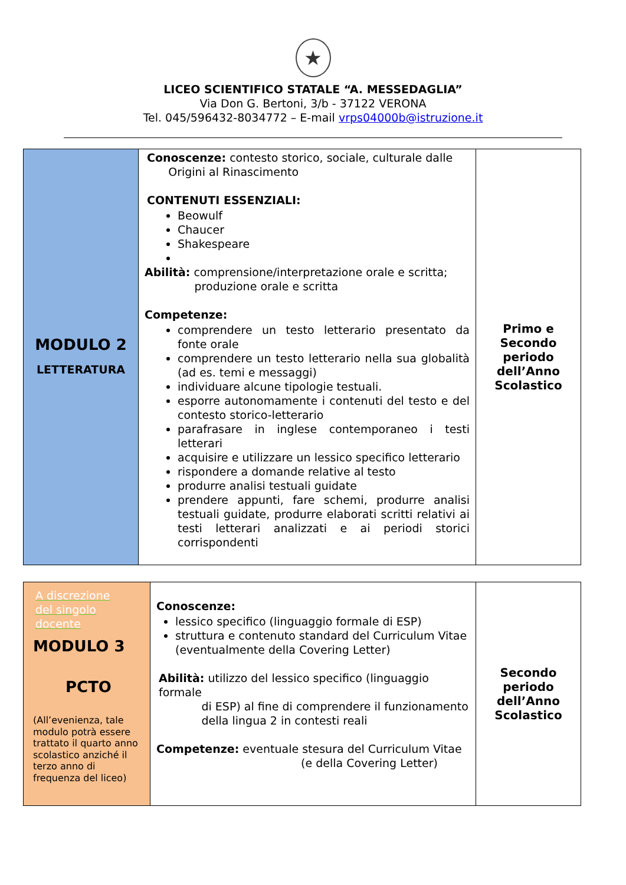★
LICEO SCIENTIFICO STATALE “A. MESSEDAGLIA”
Via Don G. Bertoni, 3/b - 37122 VERONA
Tel. 045/596432-8034772 – E-mail vrps04000b@istruzione.it
| MODULO 2 LETTERATURA | Conoscenze: contesto storico, sociale, culturale dalle Origini al Rinascimento CONTENUTI ESSENZIALI: Beowulf Chaucer Shakespeare Abilità: comprensione/interpretazione orale e scritta; produzione orale e scritta Competenze: comprendere un testo letterario presentato da fonte orale comprendere un testo letterario nella sua globalità (ad es. temi e messaggi) individuare alcune tipologie testuali. esporre autonomamente i contenuti del testo e del contesto storico-letterario parafrasare in inglese contemporaneo i testi letterari acquisire e utilizzare un lessico specifico letterario rispondere a domande relative al testo produrre analisi testuali guidate prendere appunti, fare schemi, produrre analisi testuali guidate, produrre elaborati scritti relativi ai testi letterari analizzati e ai periodi storici corrispondenti | Primo e Secondo periodo dell’Anno Scolastico |
| A discrezione del singolo docente MODULO 3 PCTO (All’evenienza, tale modulo potrà essere trattato il quarto anno scolastico anziché il terzo anno di frequenza del liceo) | Conoscenze: lessico specifico (linguaggio formale di ESP) struttura e contenuto standard del Curriculum Vitae (eventualmente della Covering Letter) Abilità: utilizzo del lessico specifico (linguaggio formale di ESP) al fine di comprendere il funzionamento della lingua 2 in contesti reali Competenze: eventuale stesura del Curriculum Vitae (e della Covering Letter) | Secondo periodo dell’Anno Scolastico |